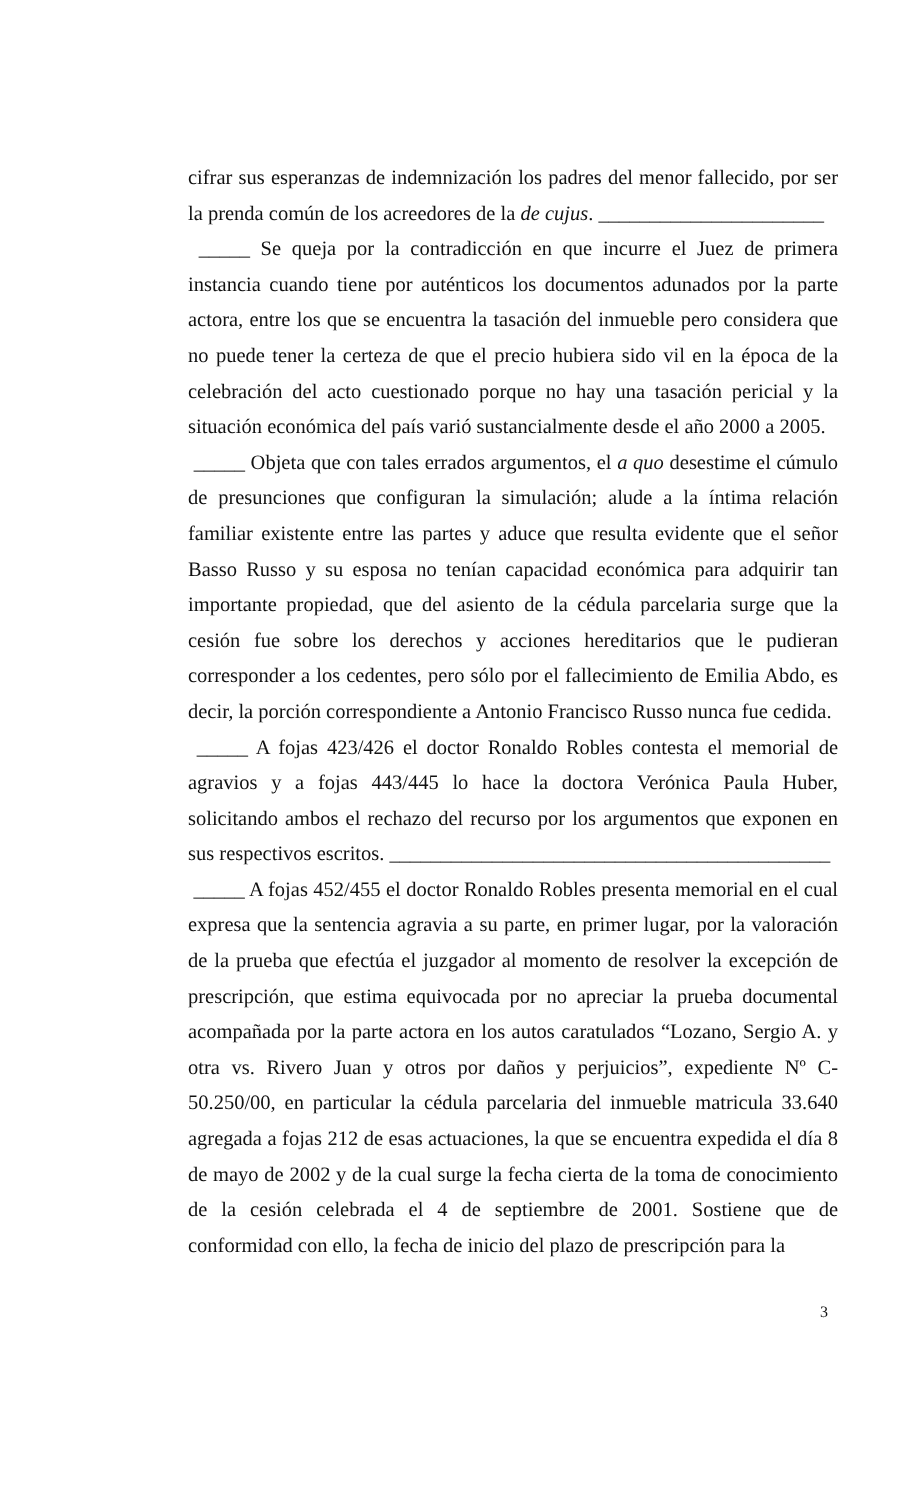cifrar sus esperanzas de indemnización los padres del menor fallecido, por ser la prenda común de los acreedores de la de cujus. ______________________
_____ Se queja por la contradicción en que incurre el Juez de primera instancia cuando tiene por auténticos los documentos adunados por la parte actora, entre los que se encuentra la tasación del inmueble pero considera que no puede tener la certeza de que el precio hubiera sido vil en la época de la celebración del acto cuestionado porque no hay una tasación pericial y la situación económica del país varió sustancialmente desde el año 2000 a 2005.
_____ Objeta que con tales errados argumentos, el a quo desestime el cúmulo de presunciones que configuran la simulación; alude a la íntima relación familiar existente entre las partes y aduce que resulta evidente que el señor Basso Russo y su esposa no tenían capacidad económica para adquirir tan importante propiedad, que del asiento de la cédula parcelaria surge que la cesión fue sobre los derechos y acciones hereditarios que le pudieran corresponder a los cedentes, pero sólo por el fallecimiento de Emilia Abdo, es decir, la porción correspondiente a Antonio Francisco Russo nunca fue cedida.
_____ A fojas 423/426 el doctor Ronaldo Robles contesta el memorial de agravios y a fojas 443/445 lo hace la doctora Verónica Paula Huber, solicitando ambos el rechazo del recurso por los argumentos que exponen en sus respectivos escritos. ___________________________________________
_____ A fojas 452/455 el doctor Ronaldo Robles presenta memorial en el cual expresa que la sentencia agravia a su parte, en primer lugar, por la valoración de la prueba que efectúa el juzgador al momento de resolver la excepción de prescripción, que estima equivocada por no apreciar la prueba documental acompañada por la parte actora en los autos caratulados “Lozano, Sergio A. y otra vs. Rivero Juan y otros por daños y perjuicios”, expediente Nº C- 50.250/00, en particular la cédula parcelaria del inmueble matricula 33.640 agregada a fojas 212 de esas actuaciones, la que se encuentra expedida el día 8 de mayo de 2002 y de la cual surge la fecha cierta de la toma de conocimiento de la cesión celebrada el 4 de septiembre de 2001. Sostiene que de conformidad con ello, la fecha de inicio del plazo de prescripción para la
3